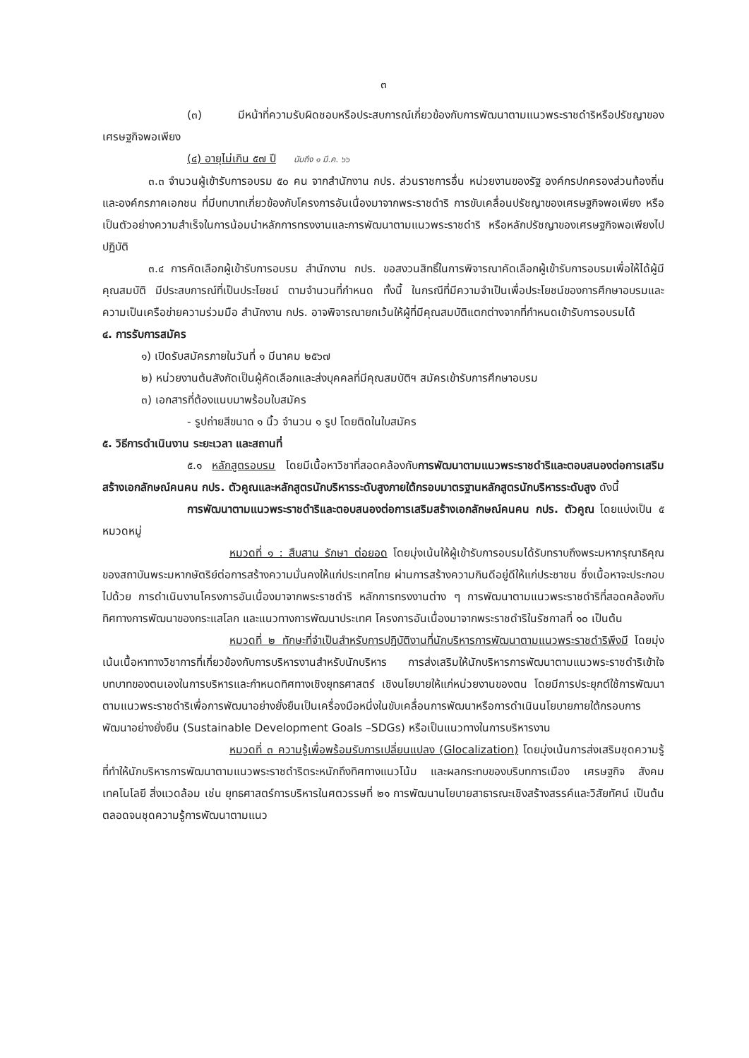๓
(๓) มีหน้าที่ความรับผิดชอบหรือประสบการณ์เกี่ยวข้องกับการพัฒนาตามแนวพระราชดำริหรือปรัชญาของเศรษฐกิจพอเพียง
(๔) อายุไม่เกิน ๕๗ ปี นับถึง ๑ มี.ค. ๖๖
๓.๓ จำนวนผู้เข้ารับการอบรม ๕๐ คน จากสำนักงาน กปร. ส่วนราชการอื่น หน่วยงานของรัฐ องค์กรปกครองส่วนท้องถิ่น และองค์กรภาคเอกชน ที่มีบทบาทเกี่ยวข้องกับโครงการอันเนื่องมาจากพระราชดำริ การขับเคลื่อนปรัชญาของเศรษฐกิจพอเพียง หรือเป็นตัวอย่างความสำเร็จในการน้อมนำหลักการทรงงานและการพัฒนาตามแนวพระราชดำริ หรือหลักปรัชญาของเศรษฐกิจพอเพียงไปปฏิบัติ
๓.๔ การคัดเลือกผู้เข้ารับการอบรม สำนักงาน กปร. ขอสงวนสิทธิ์ในการพิจารณาคัดเลือกผู้เข้ารับการอบรมเพื่อให้ได้ผู้มีคุณสมบัติ มีประสบการณ์ที่เป็นประโยชน์ ตามจำนวนที่กำหนด ทั้งนี้ ในกรณีที่มีความจำเป็นเพื่อประโยชน์ของการศึกษาอบรมและความเป็นเครือข่ายความร่วมมือ สำนักงาน กปร. อาจพิจารณายกเว้นให้ผู้ที่มีคุณสมบัติแตกต่างจากที่กำหนดเข้ารับการอบรมได้
๔. การรับการสมัคร
๑) เปิดรับสมัครภายในวันที่ ๑ มีนาคม ๒๕๖๗
๒) หน่วยงานต้นสังกัดเป็นผู้คัดเลือกและส่งบุคคลที่มีคุณสมบัติฯ สมัครเข้ารับการศึกษาอบรม
๓) เอกสารที่ต้องแนบมาพร้อมใบสมัคร
- รูปถ่ายสีขนาด ๑ นิ้ว จำนวน ๑ รูป โดยติดในใบสมัคร
๕. วิธีการดำเนินงาน ระยะเวลา และสถานที่
๕.๑ หลักสูตรอบรม โดยมีเนื้อหาวิชาที่สอดคล้องกับการพัฒนาตามแนวพระราชดำริและตอบสนองต่อการเสริมสร้างเอกลักษณ์คนคน กปร. ตัวคูณและหลักสูตรนักบริหารระดับสูงภายใต้กรอบมาตรฐานหลักสูตรนักบริหารระดับสูง ดังนี้
การพัฒนาตามแนวพระราชดำริและตอบสนองต่อการเสริมสร้างเอกลักษณ์คนคน กปร. ตัวคูณ โดยแบ่งเป็น ๕ หมวดหมู่
หมวดที่ ๑ : สืบสาน รักษา ต่อยอด โดยมุ่งเน้นให้ผู้เข้ารับการอบรมได้รับทราบถึงพระมหากรุณาธิคุณของสถาบันพระมหากษัตริย์ต่อการสร้างความมั่นคงให้แก่ประเทศไทย ผ่านการสร้างความกินดีอยู่ดีให้แก่ประชาชน ซึ่งเนื้อหาจะประกอบไปด้วย การดำเนินงานโครงการอันเนื่องมาจากพระราชดำริ หลักการทรงงานต่าง ๆ การพัฒนาตามแนวพระราชดำริที่สอดคล้องกับทิศทางการพัฒนาของกระแสโลก และแนวทางการพัฒนาประเทศ โครงการอันเนื่องมาจากพระราชดำริในรัชกาลที่ ๑๐ เป็นต้น
หมวดที่ ๒ ทักษะที่จำเป็นสำหรับการปฏิบัติงานที่นักบริหารการพัฒนาตามแนวพระราชดำริพึงมี โดยมุ่งเน้นเนื้อหาทางวิชาการที่เกี่ยวข้องกับการบริหารงานสำหรับนักบริหาร การส่งเสริมให้นักบริหารการพัฒนาตามแนวพระราชดำริเข้าใจบทบาทของตนเองในการบริหารและกำหนดทิศทางเชิงยุทธศาสตร์ เชิงนโยบายให้แก่หน่วยงานของตน โดยมีการประยุกต์ใช้การพัฒนาตามแนวพระราชดำริเพื่อการพัฒนาอย่างยั่งยืนเป็นเครื่องมือหนึ่งในขับเคลื่อนการพัฒนาหรือการดำเนินนโยบายภายใต้กรอบการพัฒนาอย่างยั่งยืน (Sustainable Development Goals –SDGs) หรือเป็นแนวทางในการบริหารงาน
หมวดที่ ๓ ความรู้เพื่อพร้อมรับการเปลี่ยนแปลง (Glocalization) โดยมุ่งเน้นการส่งเสริมชุดความรู้ที่ทำให้นักบริหารการพัฒนาตามแนวพระราชดำริตระหนักถึงทิศทางแนวโน้ม และผลกระทบของบริบทการเมือง เศรษฐกิจ สังคม เทคโนโลยี สิ่งแวดล้อม เช่น ยุทธศาสตร์การบริหารในศตวรรษที่ ๒๑ การพัฒนานโยบายสาธารณะเชิงสร้างสรรค์และวิสัยทัศน์ เป็นต้น ตลอดจนชุดความรู้การพัฒนาตามแนว